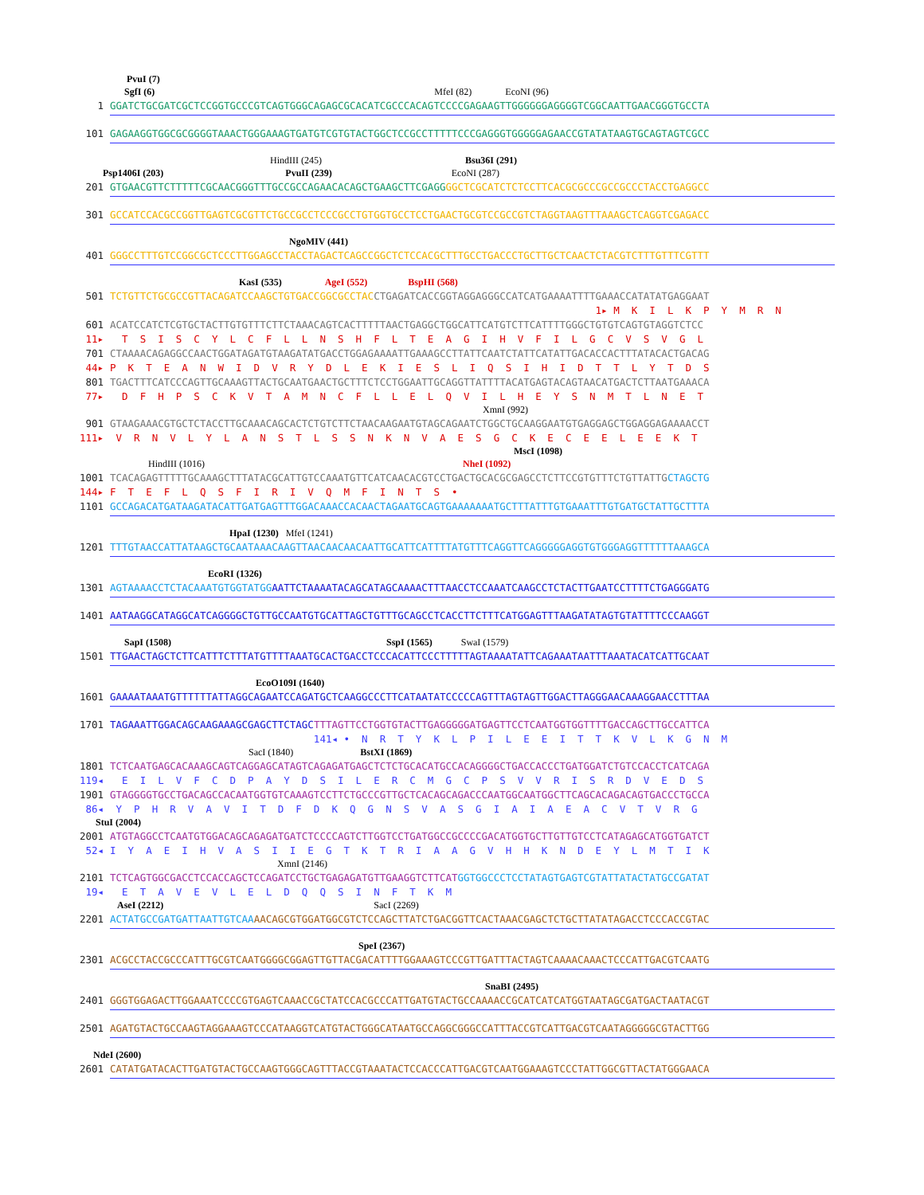PvuI (7)
SgfI (6) MfeI (82) EcoNI (96)
1 GGATCTGCGATCGCTCCGGTGCCCGTCAGTGGGCAGAGCGCACATCGCCCACAGTCCCCGAGAAGTTGGGGGGAGGGGTCGGCAATTGAACGGGTGCCTA
101 GAGAAGGTGGCGCGGGGTAAACTGGGAAAGTGATGTCGTGTACTGGCTCCGCCTTTTTCCCGAGGGTGGGGGAGAACCGTATATAAGTGCAGTAGTCGCC
HindIII (245) Bsu36I (291)
Psp1406I (203) PvuII (239) EcoNI (287)
201 GTGAACGTTCTTTTTCGCAACGGGTTTGCCGCCAGAACACAGCTGAAGCTTCGAGG GGCTCGCATCTCTCCTTCACGCGCCCGCCGCCCTACCTGAGGCC
301 GCCATCCACGCCGGTTGAGTCGCGTTCTGCCGCCTCCCGCCTGTGGTGCCTCCTGAACTGCGTCCGCCGTCTAGGTAAGTTTAAAGCTCAGGTCGAGACC
NgoMIV (441)
401 GGGCCTTTGTCCGGCGCTCCCTTGGAGCCTACCTAGACTCAGCCGGCTCTCCACGCTTTGCCTGACCCTGCTTGCTCAACTCTACGTCTTTGTTTCGTTT
KasI (535) AgeI (552) BspHI (568)
501 TCTGTTCTGCGCCGTTACAGATCCAAGCTGTGACCGGCGCCTAC CTGAGATCACCGGTAGGAGGGCCATCATGAAAATTTTGAAACCATATATGAGGAAT
1▸ M K I L K P Y M R N
601 ACATCCATCTCGTGCTACTTGTGTTTCTTCTAAACAGTCACTTTTTAACTGAGGCTGGCATTCATGTCTTCATTTTGGGCTGTGTCAGTGTAGGTCTCC
11▸ T S I S C Y L C F L L N S H F L T E A G I H V F I L G C V S V G L
701 CTAAAACAGAGGCCAACTGGATAGATGTAAGATATGACCTGGAGAAAATTGAAAGCCTTATTCAATCTATTCATATTGACACCACTTTATACACTGACAG
44▸ P K T E A N W I D V R Y D L E K I E S L I Q S I H I D T T L Y T D S
801 TGACTTTCATCCCAGTTGCAAAGTTACTGCAATGAACTGCTTTCTCCTGGAATTGCAGGTTATTTTACATGAGTACAGTAACATGACTCTTAATGAAACA
77▸ D F H P S C K V T A M N C F L L E L Q V I L H E Y S N M T L N E T
XmnI (992)
901 GTAAGAAACGTGCTCTACCTTGCAAACAGCACTCTGTCTTCTAACAAGAATGTAGCAGAATCTGGCTGCAAGGAATGTGAGGAGCTGGAGGAGAAAACCT
111▸ V R N V L Y L A N S T L S S N K N V A E S G C K E C E E L E E K T
MscI (1098)
HindIII (1016) NheI (1092)
1001 TCACAGAGTTTTTGCAAAGCTTTATACGCATTGTCCAAATGTTCATCAACACGTCCTGACTGCACGCGAGCCTCTTCCGTGTTTCTGTTATTG CTAGCTG
144▸ F T E F L Q S F I R I V Q M F I N T S •
1101 GCCAGACATGATAAGATACATTGATGAGTTTGGACAAACCACAACTAGAATGCAGTGAAAAAAATGCTTTATTTGTGAAATTTGTGATGCTATTGCTTTA
HpaI (1230) MfeI (1241)
1201 TTTGTAACCATTATAAGCTGCAATAAACAAGTTAACAACAACAATTGCATTCATTTTATGTTTCAGGTTCAGGGGGAGGTGTGGGAGGTTTTTTAAAGCA
EcoRI (1326)
1301 AGTAAAACCTCTACAAATGTGGTATGG AATTCTAAAATACAGCATAGCAAAACTTTAACCTCCAAATCAAGCCTCTACTTGAATCCTTTTCTGAGGGATG
1401 AATAAGGCATAGGCATCAGGGGCTGTTGCCAATGTGCATTAGCTGTTTGCAGCCTCACCTTCTTTCATGGAGTTTAAGATATAGTGTATTTTCCCAAGGT
SapI (1508) SspI (1565) SwaI (1579)
1501 TTGAACTAGCTCTTCATTTCTTTATGTTTTAAATGCACTGACCTCCCACATTCCCTTTTTAGTAAAATATTCAGAAATAATTTAAATACATCATTGCAAT
EcoO109I (1640)
1601 GAAAATAAATGTTTTTTATTAGGCAGAATCCAGATGCTCAAGGCCCTTCATAATATCCCCCAGTTTAGTAGTTGGACTTAGGGAACAAAGGAACCTTTAA
1701 TAGAAATTGGACAGCAAGAAAGCGAGCTTCTAGC TTTAGTTCCTGGTGTACTTGAGGGGGATGAGTTCCTCAATGGTGGTTTTGACCAGCTTGCCATTCA
141◂ • N R T Y K L P I L E E I T T K V L K G N M
SacI (1840) BstXI (1869)
1801 TCTCAATGAGCACAAAGCAGTCAGGAGCATAGTCAGAGATGAGCTCTCTGCACATGCCACAGGGGCTGACCACCCTGATGGATCTGTCCACCTCATCAGA
119◂ E I L V F C D P A Y D S I L E R C M G C P S V V R I S R D V E D S
1901 GTAGGGGTGCCTGACAGCCACAATGGTGTCAAAGTCCTTCTGCCCGTTGCTCACAGCAGACCCAATGGCAATGGCTTCAGCACAGACAGTGACCCTGCCA
86◂ Y P H R V A V I T D F D K Q G N S V A S G I A I A E A C V T V R G
StuI (2004)
2001 ATGTAGGCCTCAATGTGGACAGCAGAGATGATCTCCCCAGTCTTGGTCCTGATGGCCGCCCCGACATGGTGCTTGTTGTCCTCATAGAGCATGGTGATCT
52◂ I Y A E I H V A S I I E G T K T R I A A G V H H K N D E Y L M T I K
XmnI (2146)
2101 TCTCAGTGGCGACCTCCACCAGCTCCAGATCCTGCTGAGAGATGTTGAAGGTCTTCAT GGTGGCCCTCCTATAGTGAGTCGTATTATACTATGCCGATAT
19◂ E T A V E V L E L D Q Q S I N F T K M
AseI (2212) SacI (2269)
2201 ACTATGCCGATGATTAATTGTCAA AACAGCGTGGATGGCGTCTCCAGCTTATCTGACGGTTCACTAAACGAGCTCTGCTTATATAGACCTCCCACCGTAC
SpeI (2367)
2301 ACGCCTACCGCCCATTTGCGTCAATGGGGCGGAGTTGTTACGACATTTTGGAAAGTCCCGTTGATTTACTAGTCAAAACAAACTCCCATTGACGTCAATG
SnaBI (2495)
2401 GGGTGGAGACTTGGAAATCCCCGTGAGTCAAACCGCTATCCACGCCCATTGATGTACTGCCAAAACCGCATCATCATGGTAATAGCGATGACTAATACGT
2501 AGATGTACTGCCAAGTAGGAAAGTCCCATAAGGTCATGTACTGGGCATAATGCCAGGCGGGCCATTTACCGTCATTGACGTCAATAGGGGGCGTACTTGG
NdeI (2600)
2601 CATATGATACACTTGATGTACTGCCAAGTGGGCAGTTTACCGTAAATACTCCACCCATTGACGTCAATGGAAAGTCCCTATTGGCGTTACTATGGGAACA